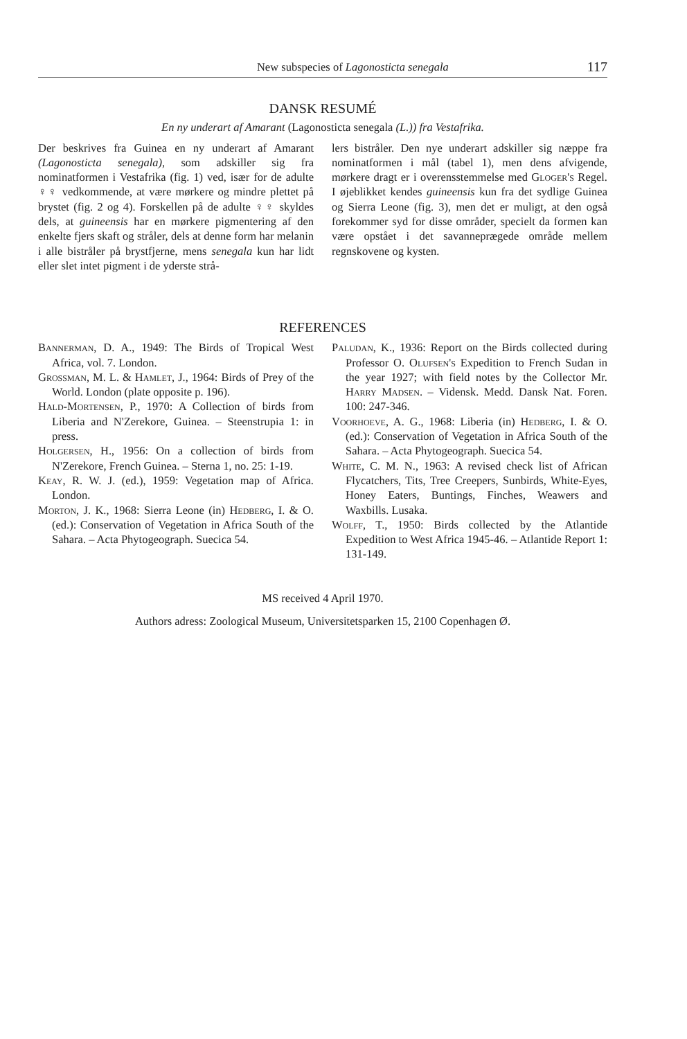New subspecies of Lagonosticta senegala 117
DANSK RESUMÉ
En ny underart af Amarant (Lagonosticta senegala (L.)) fra Vestafrika.
Der beskrives fra Guinea en ny underart af Amarant (Lagonosticta senegala), som adskiller sig fra nominatformen i Vestafrika (fig. 1) ved, især for de adulte ♀♀ vedkommende, at være mørkere og mindre plettet på brystet (fig. 2 og 4). Forskellen på de adulte ♀♀ skyldes dels, at guineensis har en mørkere pigmentering af den enkelte fjers skaft og stråler, dels at denne form har melanin i alle bistråler på brystfjerne, mens senegala kun har lidt eller slet intet pigment i de yderste strå-
lers bistråler. Den nye underart adskiller sig næppe fra nominatformen i mål (tabel 1), men dens afvigende, mørkere dragt er i overensstemmelse med Gloger's Regel. I øjeblikket kendes guineensis kun fra det sydlige Guinea og Sierra Leone (fig. 3), men det er muligt, at den også forekommer syd for disse områder, specielt da formen kan være opstået i det savanneprægede område mellem regnskovene og kysten.
REFERENCES
Bannerman, D. A., 1949: The Birds of Tropical West Africa, vol. 7. London.
Grossman, M. L. & Hamlet, J., 1964: Birds of Prey of the World. London (plate opposite p. 196).
Hald-Mortensen, P., 1970: A Collection of birds from Liberia and N'Zerekore, Guinea. – Steenstrupia 1: in press.
Holgersen, H., 1956: On a collection of birds from N'Zerekore, French Guinea. – Sterna 1, no. 25: 1-19.
Keay, R. W. J. (ed.), 1959: Vegetation map of Africa. London.
Morton, J. K., 1968: Sierra Leone (in) Hedberg, I. & O. (ed.): Conservation of Vegetation in Africa South of the Sahara. – Acta Phytogeograph. Suecica 54.
Paludan, K., 1936: Report on the Birds collected during Professor O. Olufsen's Expedition to French Sudan in the year 1927; with field notes by the Collector Mr. Harry Madsen. – Vidensk. Medd. Dansk Nat. Foren. 100: 247-346.
Voorhoeve, A. G., 1968: Liberia (in) Hedberg, I. & O. (ed.): Conservation of Vegetation in Africa South of the Sahara. – Acta Phytogeograph. Suecica 54.
White, C. M. N., 1963: A revised check list of African Flycatchers, Tits, Tree Creepers, Sunbirds, White-Eyes, Honey Eaters, Buntings, Finches, Weawers and Waxbills. Lusaka.
Wolff, T., 1950: Birds collected by the Atlantide Expedition to West Africa 1945-46. – Atlantide Report 1: 131-149.
MS received 4 April 1970.
Authors adress: Zoological Museum, Universitetsparken 15, 2100 Copenhagen Ø.